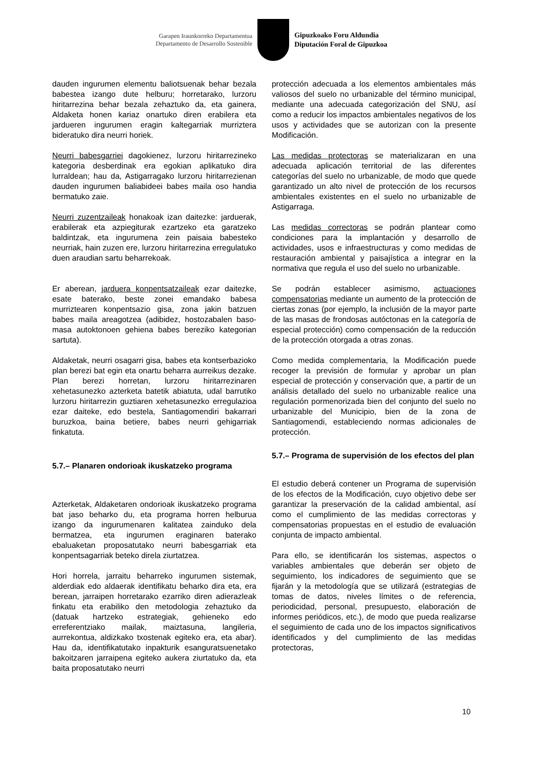Garapen Iraunkorreko Departamentua
Departamento de Desarrollo Sostenible
Gipuzkoako Foru Aldundia
Diputación Foral de Gipuzkoa
dauden ingurumen elementu baliotsuenak behar bezala babestea izango dute helburu; horretarako, lurzoru hiritarrezina behar bezala zehaztuko da, eta gainera, Aldaketa honen kariaz onartuko diren erabilera eta jardueren ingurumen eragin kaltegarriak murriztera bideratuko dira neurri horiek.
Neurri babesgarriei dagokienez, lurzoru hiritarrezineko kategoria desberdinak era egokian aplikatuko dira lurraldean; hau da, Astigarragako lurzoru hiritarrezienan dauden ingurumen baliabideei babes maila oso handia bermatuko zaie.
Neurri zuzentzaileak honakoak izan daitezke: jarduerak, erabilerak eta azpiegiturak ezartzeko eta garatzeko baldintzak, eta ingurumena zein paisaia babesteko neurriak, hain zuzen ere, lurzoru hiritarrezina erregulatuko duen araudian sartu beharrekoak.
Er aberean, jarduera konpentsatzaileak ezar daitezke, esate baterako, beste zonei emandako babesa murriztearen konpentsazio gisa, zona jakin batzuen babes maila areagotzea (adibidez, hostozabalen baso-masa autoktonoen gehiena babes bereziko kategorian sartuta).
Aldaketak, neurri osagarri gisa, babes eta kontserbazioko plan berezi bat egin eta onartu beharra aurreikus dezake. Plan berezi horretan, lurzoru hiritarrezinaren xehetasunezko azterketa batetik abiatuta, udal barrutiko lurzoru hiritarrezin guztiaren xehetasunezko erregulazioa ezar daiteke, edo bestela, Santiagomendiri bakarrari buruzkoa, baina betiere, babes neurri gehigarriak finkatuta.
5.7.– Planaren ondorioak ikuskatzeko programa
Azterketak, Aldaketaren ondorioak ikuskatzeko programa bat jaso beharko du, eta programa horren helburua izango da ingurumenaren kalitatea zainduko dela bermatzea, eta ingurumen eraginaren baterako ebaluaketan proposatutako neurri babesgarriak eta konpentsagarriak beteko direla ziurtatzea.
Hori horrela, jarraitu beharreko ingurumen sistemak, alderdiak edo aldaerak identifikatu beharko dira eta, era berean, jarraipen horretarako ezarriko diren adierazleak finkatu eta erabiliko den metodologia zehaztuko da (datuak hartzeko estrategiak, gehieneko edo erreferentziako mailak, maiztasuna, langileria, aurrekontua, aldizkako txostenak egiteko era, eta abar). Hau da, identifikatutako inpakturik esanguratsuenetako bakoitzaren jarraipena egiteko aukera ziurtatuko da, eta baita proposatutako neurri
protección adecuada a los elementos ambientales más valiosos del suelo no urbanizable del término municipal, mediante una adecuada categorización del SNU, así como a reducir los impactos ambientales negativos de los usos y actividades que se autorizan con la presente Modificación.
Las medidas protectoras se materializaran en una adecuada aplicación territorial de las diferentes categorías del suelo no urbanizable, de modo que quede garantizado un alto nivel de protección de los recursos ambientales existentes en el suelo no urbanizable de Astigarraga.
Las medidas correctoras se podrán plantear como condiciones para la implantación y desarrollo de actividades, usos e infraestructuras y como medidas de restauración ambiental y paisajística a integrar en la normativa que regula el uso del suelo no urbanizable.
Se podrán establecer asimismo, actuaciones compensatorias mediante un aumento de la protección de ciertas zonas (por ejemplo, la inclusión de la mayor parte de las masas de frondosas autóctonas en la categoría de especial protección) como compensación de la reducción de la protección otorgada a otras zonas.
Como medida complementaria, la Modificación puede recoger la previsión de formular y aprobar un plan especial de protección y conservación que, a partir de un análisis detallado del suelo no urbanizable realice una regulación pormenorizada bien del conjunto del suelo no urbanizable del Municipio, bien de la zona de Santiagomendi, estableciendo normas adicionales de protección.
5.7.– Programa de supervisión de los efectos del plan
El estudio deberá contener un Programa de supervisión de los efectos de la Modificación, cuyo objetivo debe ser garantizar la preservación de la calidad ambiental, así como el cumplimiento de las medidas correctoras y compensatorias propuestas en el estudio de evaluación conjunta de impacto ambiental.
Para ello, se identificarán los sistemas, aspectos o variables ambientales que deberán ser objeto de seguimiento, los indicadores de seguimiento que se fijarán y la metodología que se utilizará (estrategias de tomas de datos, niveles límites o de referencia, periodicidad, personal, presupuesto, elaboración de informes periódicos, etc.), de modo que pueda realizarse el seguimiento de cada uno de los impactos significativos identificados y del cumplimiento de las medidas protectoras,
10